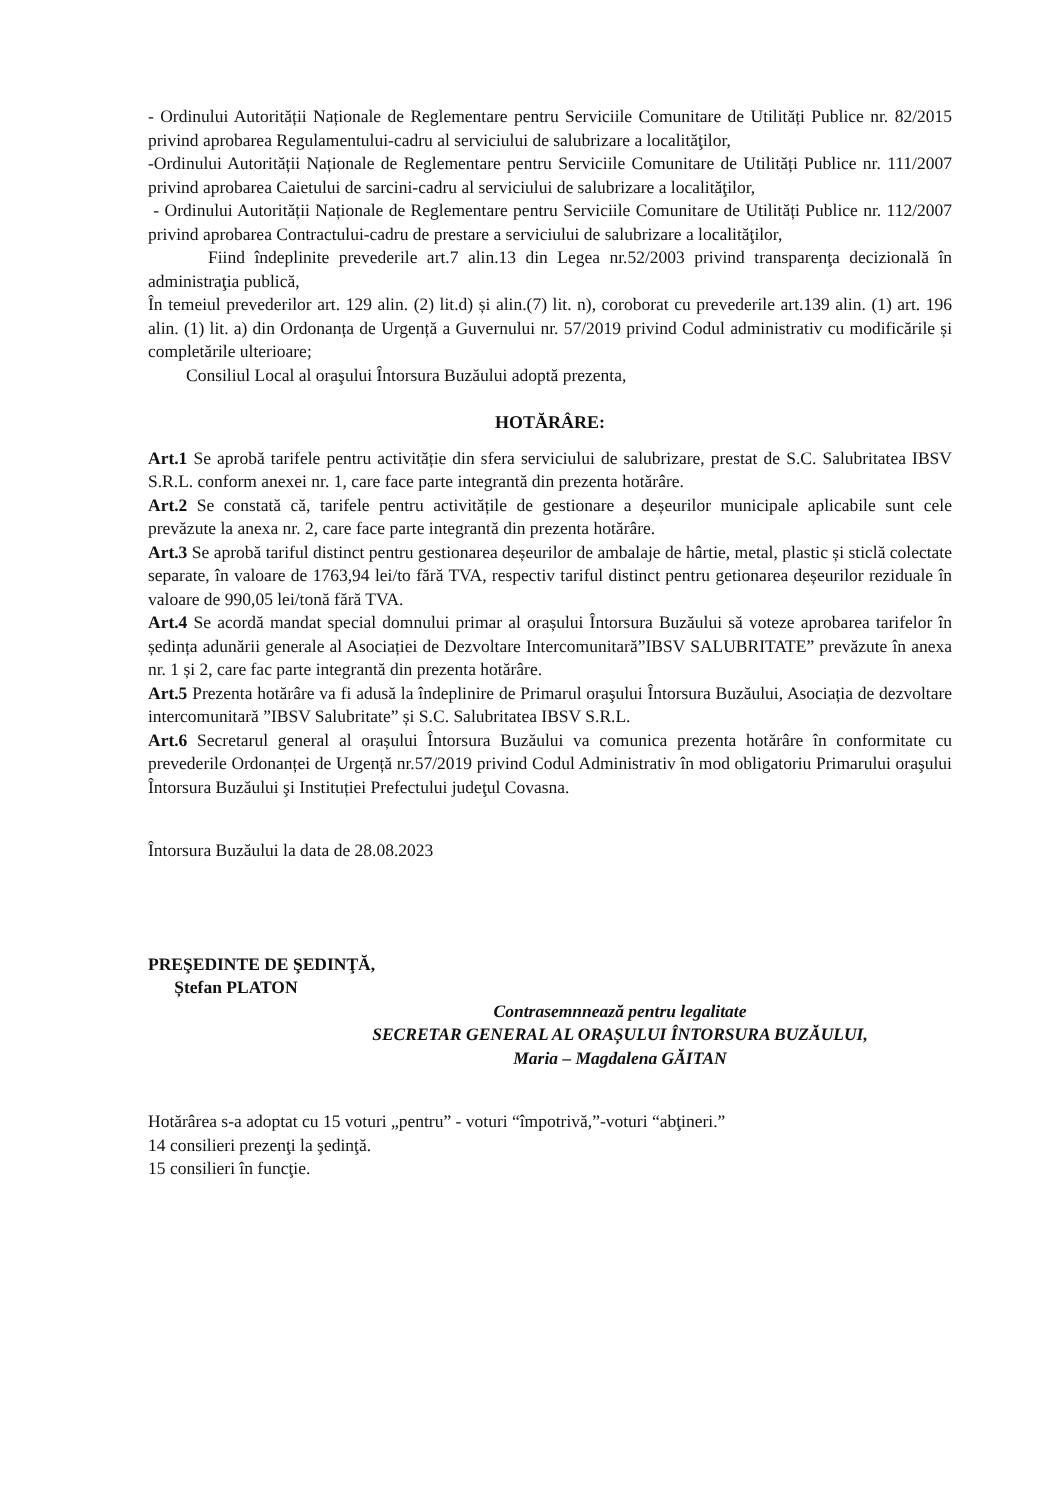- Ordinului Autorității Naționale de Reglementare pentru Serviciile Comunitare de Utilități Publice nr. 82/2015 privind aprobarea Regulamentului-cadru al serviciului de salubrizare a localităţilor,
-Ordinului Autorității Naționale de Reglementare pentru Serviciile Comunitare de Utilități Publice nr. 111/2007 privind aprobarea Caietului de sarcini-cadru al serviciului de salubrizare a localităţilor,
- Ordinului Autorității Naționale de Reglementare pentru Serviciile Comunitare de Utilități Publice nr. 112/2007 privind aprobarea Contractului-cadru de prestare a serviciului de salubrizare a localităţilor,
Fiind îndeplinite prevederile art.7 alin.13 din Legea nr.52/2003 privind transparenţa decizională în administraţia publică,
În temeiul prevederilor art. 129 alin. (2) lit.d) și alin.(7) lit. n), coroborat cu prevederile art.139 alin. (1) art. 196 alin. (1) lit. a) din Ordonanța de Urgență a Guvernului nr. 57/2019 privind Codul administrativ cu modificările și completările ulterioare;
Consiliul Local al oraşului Întorsura Buzăului adoptă prezenta,
HOTĂRÂRE:
Art.1 Se aprobă tarifele pentru activităție din sfera serviciului de salubrizare, prestat de S.C. Salubritatea IBSV S.R.L. conform anexei nr. 1, care face parte integrantă din prezenta hotărâre.
Art.2 Se constată că, tarifele pentru activitățile de gestionare a deșeurilor municipale aplicabile sunt cele prevăzute la anexa nr. 2, care face parte integrantă din prezenta hotărâre.
Art.3 Se aprobă tariful distinct pentru gestionarea deșeurilor de ambalaje de hârtie, metal, plastic și sticlă colectate separate, în valoare de 1763,94 lei/to fără TVA, respectiv tariful distinct pentru getionarea deșeurilor reziduale în valoare de 990,05 lei/tonă fără TVA.
Art.4 Se acordă mandat special domnului primar al orașului Întorsura Buzăului să voteze aprobarea tarifelor în ședința adunării generale al Asociației de Dezvoltare Intercomunitară”IBSV SALUBRITATE” prevăzute în anexa nr. 1 și 2, care fac parte integrantă din prezenta hotărâre.
Art.5 Prezenta hotărâre va fi adusă la îndeplinire de Primarul oraşului Întorsura Buzăului, Asociația de dezvoltare intercomunitară ”IBSV Salubritate” și S.C. Salubritatea IBSV S.R.L.
Art.6 Secretarul general al orașului Întorsura Buzăului va comunica prezenta hotărâre în conformitate cu prevederile Ordonanței de Urgență nr.57/2019 privind Codul Administrativ în mod obligatoriu Primarului oraşului Întorsura Buzăului şi Instituției Prefectului judeţul Covasna.
Întorsura Buzăului la data de 28.08.2023
PREŞEDINTE DE ŞEDINŢĂ,
Ștefan PLATON
Contrasemnnează pentru legalitate
SECRETAR GENERAL AL ORAȘULUI ÎNTORSURA BUZĂULUI,
Maria – Magdalena GĂITAN
Hotărârea s-a adoptat cu 15 voturi „pentru” - voturi “împotrivă,”-voturi “abţineri.”
14 consilieri prezenţi la şedinţă.
15 consilieri în funcţie.